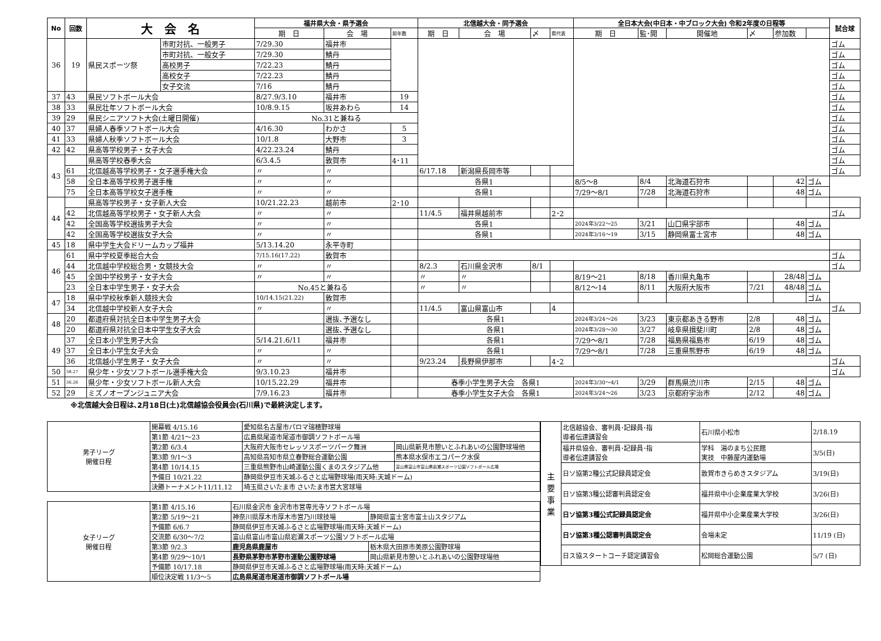| No | 回数 | 大 会 名 | | 福井県大会・県予選会 | | | 北信越大会・同予選会 | | | | 全日本大会(中日本・中ブロック大会) 令和2年度の日程等 | | | | | | 試合球 |
| --- | --- | --- | --- | --- | --- | --- | --- | --- | --- | --- | --- | --- | --- | --- | --- | --- | --- |
| | | | | 期 日 | 会 場 | 前年数 | 期 日 | 会 場 | 〆 | 県代表 | 期 日 | 監･開 | 開催地 | 〆 | 参加数 | | |
| 36 | 19 | 県民スポーツ祭 | 市町対抗、一般男子 | 7/29.30 | 福井市 | | | | | | | | | | | | ゴム |
| | | | 市町対抗、一般女子 | 7/29.30 | 鯖丹 | | | | | | | | | | | | ゴム |
| | | | 高校男子 | 7/22.23 | 鯖丹 | | | | | | | | | | | | ゴム |
| | | | 高校女子 | 7/22.23 | 鯖丹 | | | | | | | | | | | | ゴム |
| | | | 女子交流 | 7/16 | 鯖丹 | | | | | | | | | | | | ゴム |
| 37 | 43 | 県民ソフトボール大会 | | 8/27.9/3.10 | 福井市 | 19 | | | | | | | | | | | ゴム |
| 38 | 33 | 県民壮年ソフトボール大会 | | 10/8.9.15 | 坂井あわら | 14 | | | | | | | | | | | ゴム |
| 39 | 29 | 県民シニアソフト大会(土曜日開催) | | No.31と兼ねる | | | | | | | | | | | | | ゴム |
| 40 | 37 | 県婦人春季ソフトボール大会 | | 4/16.30 | わかさ | 5 | | | | | | | | | | | ゴム |
| 41 | 33 | 県婦人秋季ソフトボール大会 | | 10/1.8 | 大野市 | 3 | | | | | | | | | | | ゴム |
| 42 | 42 | 県高等学校男子・女子大会 | | 4/22.23.24 | 鯖丹 | | | | | | | | | | | | ゴム |
| 43 | | 県高等学校春季大会 | | 6/3.4.5 | 敦賀市 | 4･11 | | | | | | | | | | | ゴム |
| | 61 | 北信越高等学校男子・女子選手権大会 | | 〃 | 〃 | | 6/17.18 | 新潟県長岡市等 | | | | | | | | | ゴム |
| | 58 | 全日本高等学校男子選手権 | | 〃 | 〃 | | 各県1 | | | | 8/5～8 | 8/4 | 北海道石狩市 | | 42 | ゴム | |
| | 75 | 全日本高等学校女子選手権 | | 〃 | 〃 | | 各県1 | | | | 7/29～8/1 | 7/28 | 北海道石狩市 | | 48 | ゴム | |
| 44 | | 県高等学校男子・女子新人大会 | | 10/21.22.23 | 越前市 | 2･10 | | | | | | | | | | | |
| | 42 | 北信越高等学校男子・女子新人大会 | | 〃 | 〃 | | 11/4.5 | 福井県越前市 | | 2･2 | | | | | | | ゴム |
| | 42 | 全国高等学校選抜男子大会 | | 〃 | 〃 | | 各県1 | | | | 2024年3/22～25 | 3/21 | 山口県宇部市 | | 48 | ゴム | |
| | 42 | 全国高等学校選抜女子大会 | | 〃 | 〃 | | 各県1 | | | | 2024年3/16～19 | 3/15 | 静岡県富士宮市 | | 48 | ゴム | |
| 45 | 18 | 県中学生大会ドリームカップ福井 | | 5/13.14.20 | 永平寺町 | | | | | | | | | | | | |
| 46 | 61 | 県中学校夏季総合大会 | | 7/15.16(17.22) | 敦賀市 | | | | | | | | | | | | ゴム |
| | 44 | 北信越中学校総合男・女競技大会 | | 〃 | 〃 | | 8/2.3 | 石川県金沢市 | 8/1 | | | | | | | | ゴム |
| | 45 | 全国中学校男子・女子大会 | | 〃 | 〃 | | 〃 | 〃 | | | 8/19～21 | 8/18 | 香川県丸亀市 | | 28/48 | ゴム | |
| | 23 | 全日本中学生男子・女子大会 | | No.45と兼ねる | | | 〃 | 〃 | | | 8/12～14 | 8/11 | 大阪府大阪市 | 7/21 | 48/48 | ゴム | |
| 47 | 18 | 県中学校秋季新人競技大会 | | 10/14.15(21.22) | 敦賀市 | | | | | | | | | | | ゴム | |
| | 34 | 北信越中学校新人女子大会 | | 〃 | 〃 | | 11/4.5 | 富山県富山市 | | 4 | | | | | | | ゴム |
| 48 | 20 | 都道府県対抗全日本中学生男子大会 | | | 選抜､予選なし | | 各県1 | | | | 2024年3/24～26 | 3/23 | 東京都あきる野市 | 2/8 | 48 | ゴム | |
| | 20 | 都道府県対抗全日本中学生女子大会 | | | 選抜､予選なし | | 各県1 | | | | 2024年3/28～30 | 3/27 | 岐阜県揖斐川町 | 2/8 | 48 | ゴム | |
| 49 | 37 | 全日本小学生男子大会 | | 5/14.21.6/11 | 福井市 | | 各県1 | | | | 7/29～8/1 | 7/28 | 福島県福島市 | 6/19 | 48 | ゴム | |
| | 37 | 全日本小学生女子大会 | | 〃 | 〃 | | 各県1 | | | | 7/29～8/1 | 7/28 | 三重県熊野市 | 6/19 | 48 | ゴム | |
| | 36 | 北信越小学生男子・女子大会 | | 〃 | 〃 | | 9/23.24 | 長野県伊那市 | | 4･2 | | | | | | | ゴム |
| 50 | 38.27 | 県少年・少女ソフトボール選手権大会 | | 9/3.10.23 | 福井市 | | | | | | | | | | | | ゴム |
| 51 | 36.26 | 県少年・少女ソフトボール新人大会 | | 10/15.22.29 | 福井市 | | 春季小学生男子大会 各県1 | | | | 2024年3/30～4/1 | 3/29 | 群馬県渋川市 | 2/15 | 48 | ゴム | |
| 52 | 29 | ミズノオープンジュニア大会 | | 7/9.16.23 | 福井市 | | 春季小学生女子大会 各県1 | | | | 2024年3/24～26 | 3/23 | 京都府宇治市 | 2/12 | 48 | ゴム | |
※北信越大会日程は､2月18日(土)北信越協会役員会(石川県)で最終決定します。
| 男子リーグ 開催日程 | 開幕戦 4/15.16 | 愛知県名古屋市パロマ瑞穂野球場 | |
| | 第1節 4/21～23 | 広島県尾道市尾道市御調ソフトボール場 | |
| | 第2節 6/3.4 | 大阪府大阪市セレッソスポーツパーク舞洲 | 岡山県新見市憩いとふれあいの公園野球場他 |
| | 第3節 9/1～3 | 高知県高知市県立春野総合運動公園 | 熊本県水俣市エコパーク水俣 |
| | 第4節 10/14.15 | 三重県熊野市山崎運動公園くまのスタジアム他 | 富山県富山市富山県岩瀬スポーツ公園ソフトボール広場 |
| | 予備日 10/21.22 | 静岡県伊豆市天城ふるさと広場野球場(雨天時:天城ドーム) | |
| | 決勝トーナメント11/11.12 | 埼玉県さいたま市 さいたま市営大宮球場 | |
| 女子リーグ 開催日程 | 第1節 4/15.16 | 石川県金沢市 金沢市市営専光寺ソフトボール場 | |
| | 第2節 5/19～21 | 神奈川県厚木市厚木市営乃川球技場 | 静岡県富士宮市富士山スタジアム |
| | 予備節 6/6.7 | 静岡県伊豆市天城ふるさと広場野球場(雨天時:天城ドーム) | |
| | 交流節 6/30～7/2 | 富山県富山市富山県岩瀬スポーツ公園ソフトボール広場 | |
| | 第3節 9/2.3 | 鹿児島県鹿屋市 | 栃木県大田原市美原公園野球場 |
| | 第4節 9/29～10/1 | 長野県茅野市茅野市運動公園野球場 | 岡山県新見市憩いとふれあいの公園野球場他 |
| | 予備節 10/17.18 | 静岡県伊豆市天城ふるさと広場野球場(雨天時:天城ドーム) | |
| | 順位決定戦 11/3～5 | 広島県尾道市尾道市御調ソフトボール場 | |
| 主 要 事 業 | 北信越協会、審判員･記録員･指 導者伝達講習会 | 石川県小松市 | 2/18.19 |
| | 福井県協会、審判員･記録員･指 導者伝達講習会 | 学科 湯のまち公民館 実技 中藤屋内運動場 | 3/5(日) |
| | 日ソ協第2種公式記録員認定会 | 敦賀市きらめきスタジアム | 3/19(日) |
| | 日ソ協第3種公認審判員認定会 | 福井県中小企業産業大学校 | 3/26(日) |
| | 日ソ協第3種公式記録員認定会 | 福井県中小企業産業大学校 | 3/26(日) |
| | 日ソ協第3種公認審判員認定会 | 会場未定 | 11/19 (日) |
| | 日ス協スタートコーチ認定講習会 | 松岡総合運動公園 | 5/7 (日) |